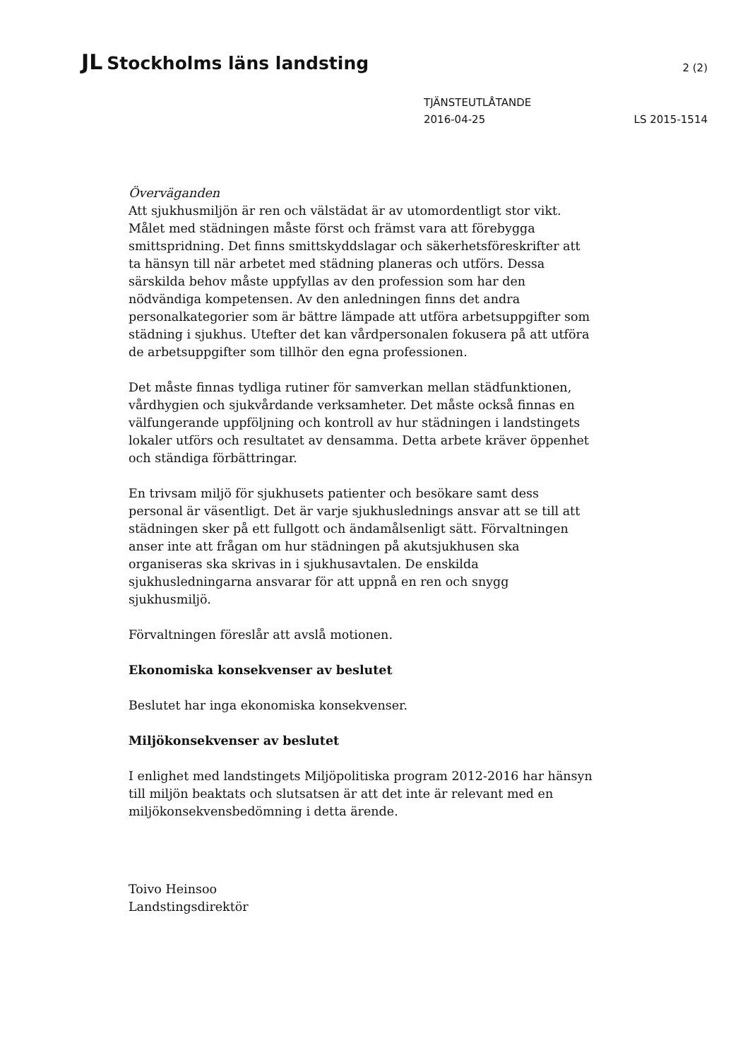JL Stockholms läns landsting
2 (2)
TJÄNSTEUTLÅTANDE
2016-04-25
LS 2015-1514
Överväganden
Att sjukhusmiljön är ren och välstädat är av utomordentligt stor vikt. Målet med städningen måste först och främst vara att förebygga smittspridning. Det finns smittskyddslagar och säkerhetsföreskrifter att ta hänsyn till när arbetet med städning planeras och utförs. Dessa särskilda behov måste uppfyllas av den profession som har den nödvändiga kompetensen. Av den anledningen finns det andra personalkategorier som är bättre lämpade att utföra arbetsuppgifter som städning i sjukhus. Utefter det kan vårdpersonalen fokusera på att utföra de arbetsuppgifter som tillhör den egna professionen.
Det måste finnas tydliga rutiner för samverkan mellan städfunktionen, vårdhygien och sjukvårdande verksamheter. Det måste också finnas en välfungerande uppföljning och kontroll av hur städningen i landstingets lokaler utförs och resultatet av densamma. Detta arbete kräver öppenhet och ständiga förbättringar.
En trivsam miljö för sjukhusets patienter och besökare samt dess personal är väsentligt. Det är varje sjukhuslednings ansvar att se till att städningen sker på ett fullgott och ändamålsenligt sätt. Förvaltningen anser inte att frågan om hur städningen på akutsjukhusen ska organiseras ska skrivas in i sjukhusavtalen. De enskilda sjukhusledningarna ansvarar för att uppnå en ren och snygg sjukhusmiljö.
Förvaltningen föreslår att avslå motionen.
Ekonomiska konsekvenser av beslutet
Beslutet har inga ekonomiska konsekvenser.
Miljökonsekvenser av beslutet
I enlighet med landstingets Miljöpolitiska program 2012-2016 har hänsyn till miljön beaktats och slutsatsen är att det inte är relevant med en miljökonsekvensbedömning i detta ärende.
Toivo Heinsoo
Landstingsdirektör